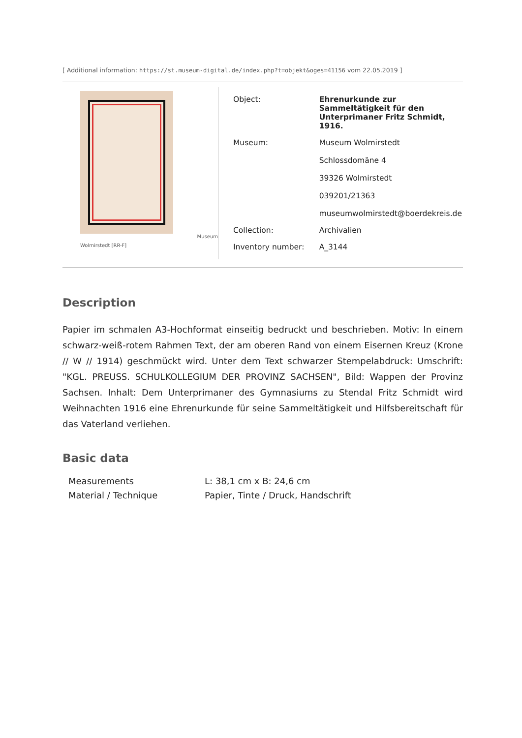[ Additional information: https://st.museum-digital.de/index.php?t=objekt&oges=41156 vom 22.05.2019 ]
Wolmirstedt [RR-F] Museum
| Object: | Ehrenurkunde zur Sammeltätigkeit für den Unterprimaner Fritz Schmidt, 1916. |
| Museum: | Museum Wolmirstedt Schlossdomäne 4 39326 Wolmirstedt 039201/21363 museumwolmirstedt@boerdekreis.de |
| Collection: | Archivalien |
| Inventory number: | A_3144 |
Description
Papier im schmalen A3-Hochformat einseitig bedruckt und beschrieben. Motiv: In einem schwarz-weiß-rotem Rahmen Text, der am oberen Rand von einem Eisernen Kreuz (Krone // W // 1914) geschmückt wird. Unter dem Text schwarzer Stempelabdruck: Umschrift: "KGL. PREUSS. SCHULKOLLEGIUM DER PROVINZ SACHSEN", Bild: Wappen der Provinz Sachsen. Inhalt: Dem Unterprimaner des Gymnasiums zu Stendal Fritz Schmidt wird Weihnachten 1916 eine Ehrenurkunde für seine Sammeltätigkeit und Hilfsbereitschaft für das Vaterland verliehen.
Basic data
| Measurements | L: 38,1 cm x B: 24,6 cm |
| Material / Technique | Papier, Tinte / Druck, Handschrift |